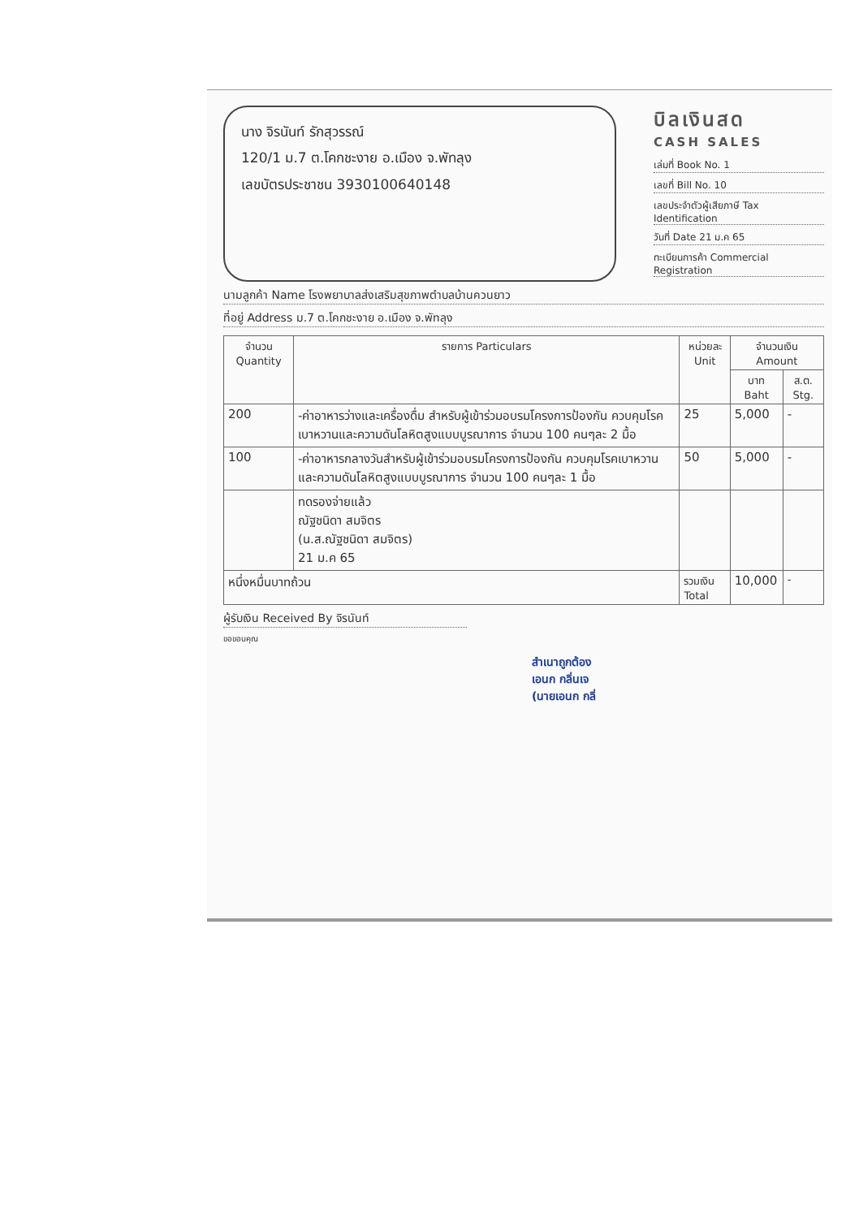นาง จิรนันท์ รักสุวรรณ์
120/1 ม.7 ต.โคกชะงาย อ.เมือง จ.พัทลุง
เลขบัตรประชาชน 3930100640148
บิลเงินสด
CASH SALES
เล่มที่ Book No. 1
เลขที่ Bill No. 10
เลขประจำตัวผู้เสียภาษี Tax Identification
วันที่ Date 21 ม.ค 65
ทะเบียนการค้า Commercial Registration
นามลูกค้า Name โรงพยาบาลส่งเสริมสุขภาพตำบลบ้านควนยาว
ที่อยู่ Address ม.7 ต.โคกชะงาย อ.เมือง จ.พัทลุง
| จำนวน Quantity | รายการ Particulars | หน่วยละ Unit | จำนวนเงิน Amount | |
| --- | --- | --- | --- | --- |
| | | | บาท Baht | ส.ต. Stg. |
| 200 | -ค่าอาหารว่างและเครื่องดื่ม สำหรับผู้เข้าร่วมอบรมโครงการป้องกัน ควบคุมโรคเบาหวานและความดันโลหิตสูงแบบบูรณาการ จำนวน 100 คนๆละ 2 มื้อ | 25 | 5,000 | - |
| 100 | -ค่าอาหารกลางวันสำหรับผู้เข้าร่วมอบรมโครงการป้องกัน ควบคุมโรคเบาหวานและความดันโลหิตสูงแบบบูรณาการ จำนวน 100 คนๆละ 1 มื้อ | 50 | 5,000 | - |
| | ทดรองจ่ายแล้ว ณัฐชนิดา สมจิตร (น.ส.ณัฐชนิดา สมจิตร) 21 ม.ค 65 | | | |
| หนึ่งหมื่นบาทถ้วน | | รวมเงิน Total | 10,000 | - |
ผู้รับเงิน Received By จิรนันท์
ขอขอบคุณ
สำเนาถูกต้อง
เอนก กลิ่นเจ
(นายเอนก กลิ่